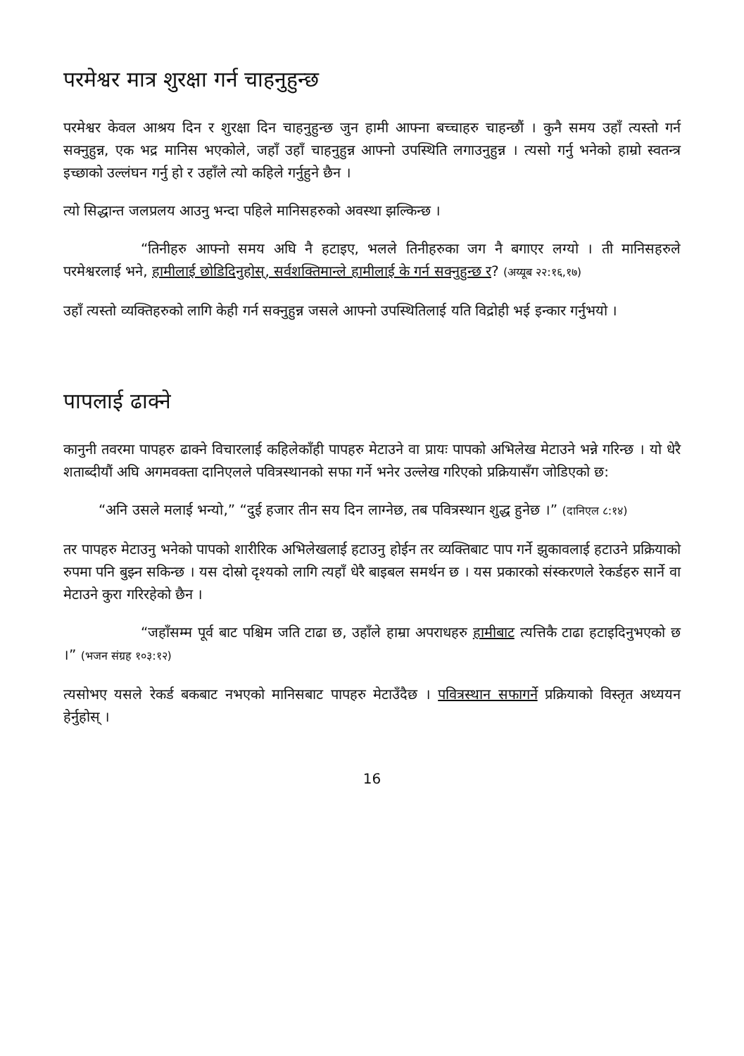परमेश्वर मात्र शुरक्षा गर्न चाहनुहुन्छ
परमेश्वर केवल आश्रय दिन र शुरक्षा दिन चाहनुहुन्छ जुन हामी आफ्ना बच्चाहरु चाहन्छौं । कुनै समय उहाँ त्यस्तो गर्न सक्नुहुन्न, एक भद्र मानिस भएकोले, जहाँ उहाँ चाहनुहुन्न आफ्नो उपस्थिति लगाउनुहुन्न । त्यसो गर्नु भनेको हाम्रो स्वतन्त्र इच्छाको उल्लंघन गर्नु हो र उहाँले त्यो कहिले गर्नुहुने छैन ।
त्यो सिद्धान्त जलप्रलय आउनु भन्दा पहिले मानिसहरुको अवस्था झल्किन्छ ।
“तिनीहरु आफ्नो समय अघि नै हटाइए, भलले तिनीहरुका जग नै बगाएर लग्यो । ती मानिसहरुले परमेश्वरलाई भने, हामीलाई छोडिदिनुहोस्, सर्वशक्तिमान्ले हामीलाई के गर्न सक्नुहुन्छ र? (अय्यूब २२:१६,१७)
उहाँ त्यस्तो व्यक्तिहरुको लागि केही गर्न सक्नुहुन्न जसले आफ्नो उपस्थितिलाई यति विद्रोही भई इन्कार गर्नुभयो ।
पापलाई ढाक्ने
कानुनी तवरमा पापहरु ढाक्ने विचारलाई कहिलेकाँही पापहरु मेटाउने वा प्रायः पापको अभिलेख मेटाउने भन्ने गरिन्छ । यो धेरै शताब्दीयौं अघि अगमवक्ता दानिएलले पवित्रस्थानको सफा गर्ने भनेर उल्लेख गरिएको प्रक्रियासँग जोडिएको छ:
“अनि उसले मलाई भन्यो,” “दुई हजार तीन सय दिन लाग्नेछ, तब पवित्रस्थान शुद्ध हुनेछ ।” (दानिएल ८:१४)
तर पापहरु मेटाउनु भनेको पापको शारीरिक अभिलेखलाई हटाउनु होईन तर व्यक्तिबाट पाप गर्ने झुकावलाई हटाउने प्रक्रियाको रुपमा पनि बुझ्न सकिन्छ । यस दोस्रो दृश्यको लागि त्यहाँ धेरै बाइबल समर्थन छ । यस प्रकारको संस्करणले रेकर्डहरु सार्ने वा मेटाउने कुरा गरिरहेको छैन ।
“जहाँसम्म पूर्व बाट पश्चिम जति टाढा छ, उहाँले हाम्रा अपराधहरु हामीबाट त्यत्तिकै टाढा हटाइदिनुभएको छ ।” (भजन संग्रह १०३:१२)
त्यसोभए यसले रेकर्ड बकबाट नभएको मानिसबाट पापहरु मेटाउँदैछ । पवित्रस्थान सफागर्ने प्रक्रियाको विस्तृत अध्ययन हेर्नुहोस् ।
16